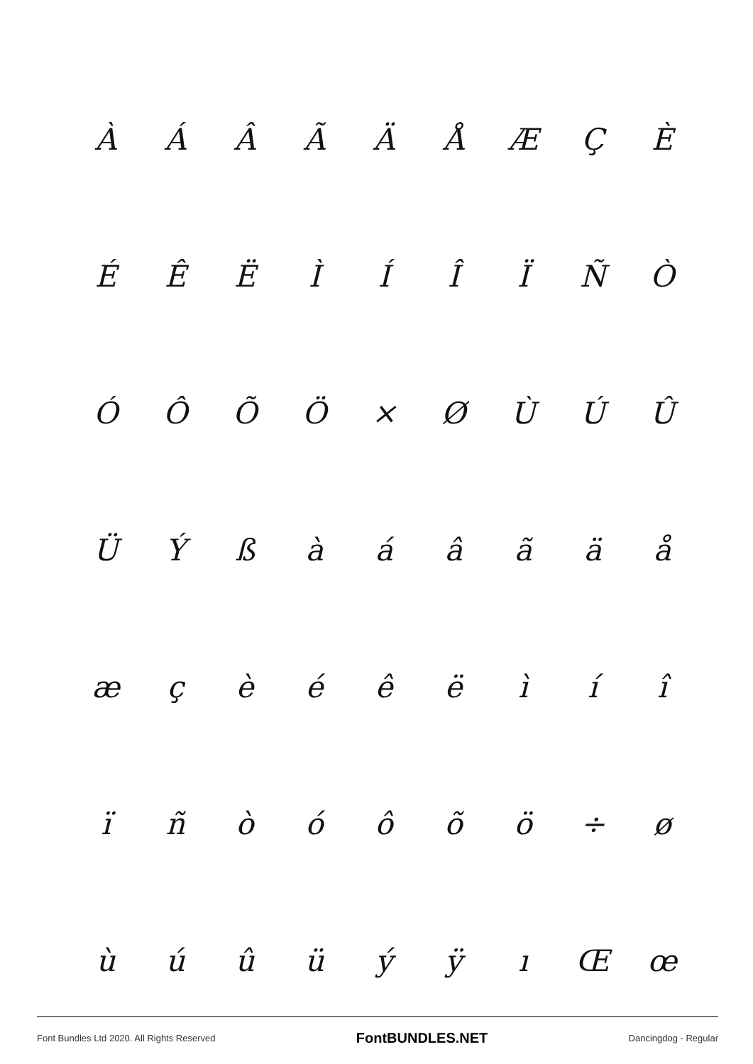| À | Á | Â | Ã | Ä | Å | Æ | Ç | È |
| É | Ê | Ë | Ì | Í | Î | Ï | Ñ | Ò |
| Ó | Ô | Õ | Ö | × | Ø | Ù | Ú | Û |
| Ü | Ý | ß | à | á | â | ã | ä | å |
| æ | ç | è | é | ê | ë | ì | í | î |
| ï | ñ | ò | ó | ô | õ | ö | ÷ | ø |
| ù | ú | û | ü | ý | ÿ | ı | Œ | œ |
Font Bundles Ltd 2020. All Rights Reserved FontBUNDLES.NET Dancingdog - Regular